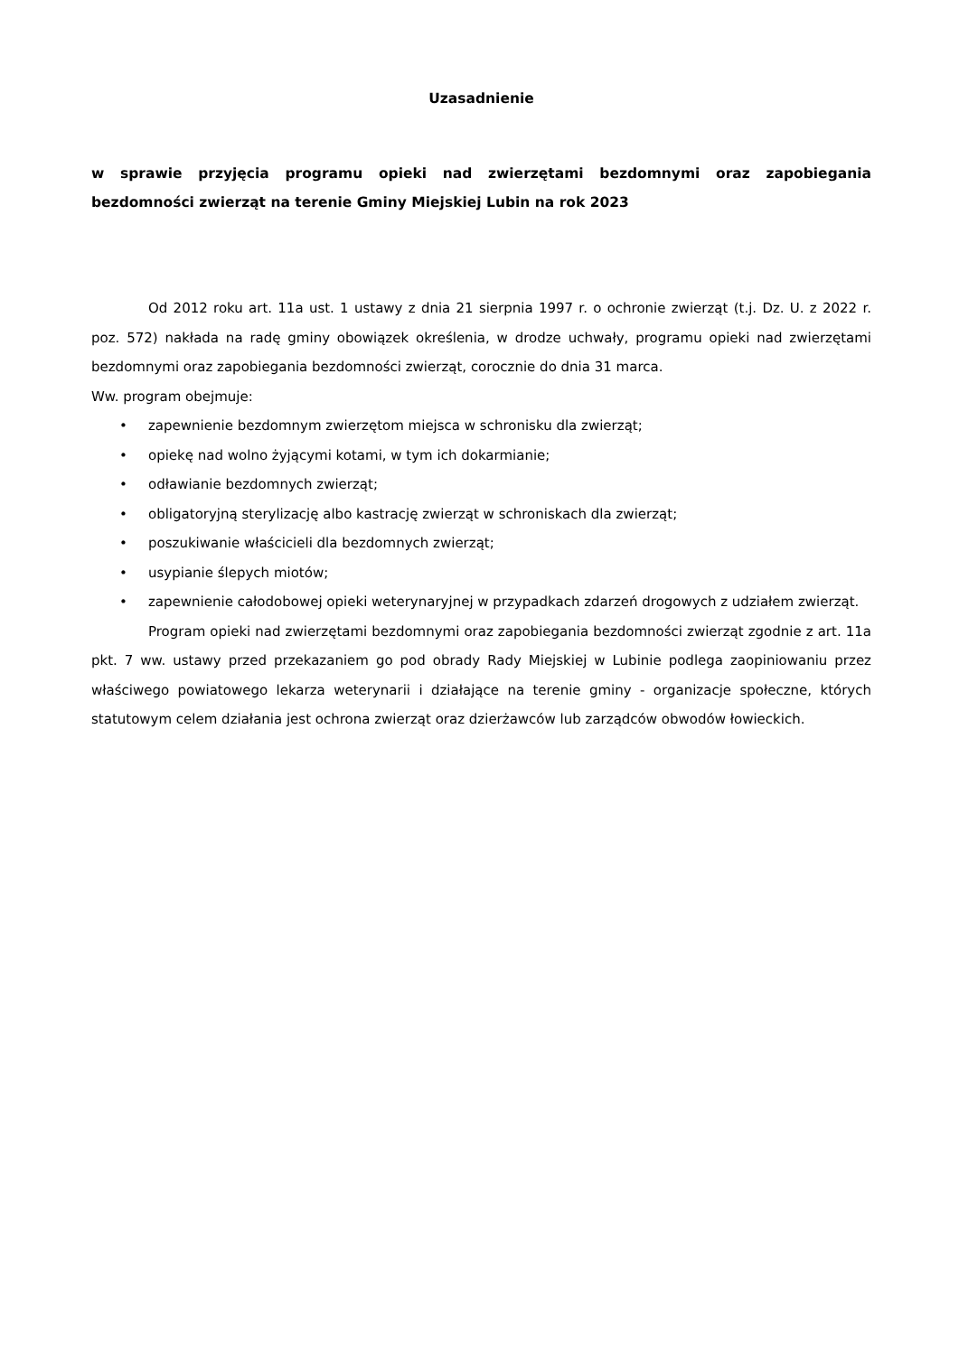Uzasadnienie
w sprawie przyjęcia programu opieki nad zwierzętami bezdomnymi oraz zapobiegania bezdomności zwierząt na terenie Gminy Miejskiej Lubin na rok 2023
Od 2012 roku art. 11a ust. 1 ustawy z dnia 21 sierpnia 1997 r. o ochronie zwierząt (t.j. Dz. U. z 2022 r. poz. 572) nakłada na radę gminy obowiązek określenia, w drodze uchwały, programu opieki nad zwierzętami bezdomnymi oraz zapobiegania bezdomności zwierząt, corocznie do dnia 31 marca.
Ww. program obejmuje:
• zapewnienie bezdomnym zwierzętom miejsca w schronisku dla zwierząt;
• opiekę nad wolno żyjącymi kotami, w tym ich dokarmianie;
• odławianie bezdomnych zwierząt;
• obligatoryjną sterylizację albo kastrację zwierząt w schroniskach dla zwierząt;
• poszukiwanie właścicieli dla bezdomnych zwierząt;
• usypianie ślepych miotów;
• zapewnienie całodobowej opieki weterynaryjnej w przypadkach zdarzeń drogowych z udziałem zwierząt.
Program opieki nad zwierzętami bezdomnymi oraz zapobiegania bezdomności zwierząt zgodnie z art. 11a pkt. 7 ww. ustawy przed przekazaniem go pod obrady Rady Miejskiej w Lubinie podlega zaopiniowaniu przez właściwego powiatowego lekarza weterynarii i działające na terenie gminy - organizacje społeczne, których statutowym celem działania jest ochrona zwierząt oraz dzierżawców lub zarządców obwodów łowieckich.